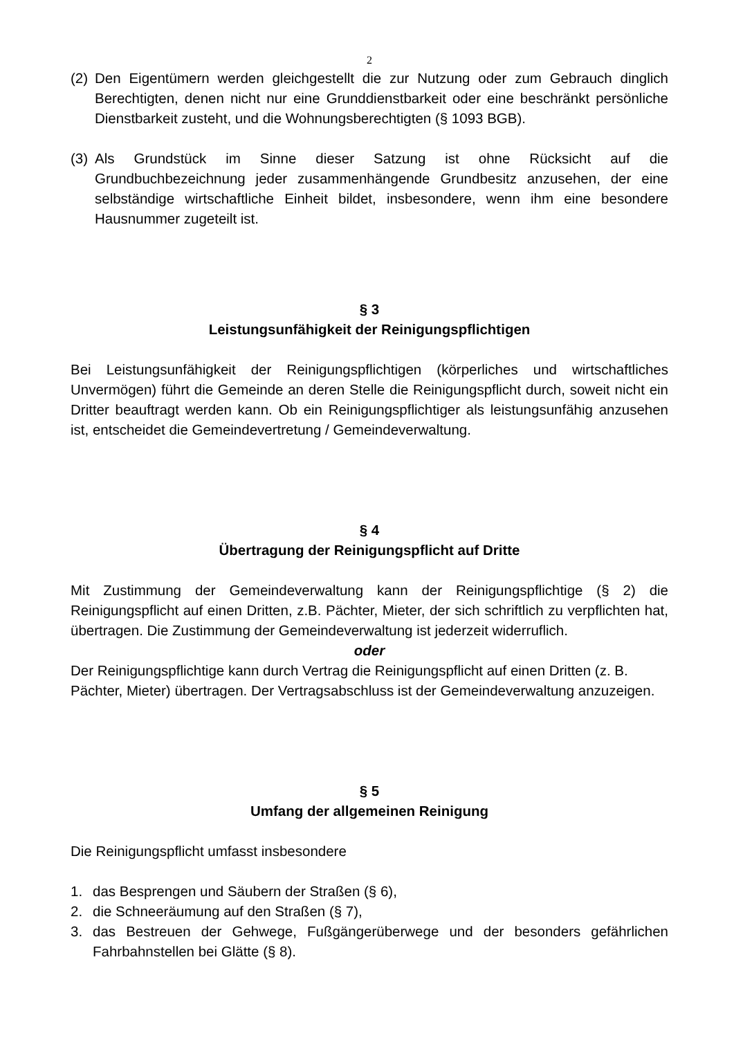2
(2) Den Eigentümern werden gleichgestellt die zur Nutzung oder zum Gebrauch dinglich Berechtigten, denen nicht nur eine Grunddienstbarkeit oder eine beschränkt persönliche Dienstbarkeit zusteht, und die Wohnungsberechtigten (§ 1093 BGB).
(3) Als Grundstück im Sinne dieser Satzung ist ohne Rücksicht auf die Grundbuchbezeichnung jeder zusammenhängende Grundbesitz anzusehen, der eine selbständige wirtschaftliche Einheit bildet, insbesondere, wenn ihm eine besondere Hausnummer zugeteilt ist.
§ 3
Leistungsunfähigkeit der Reinigungspflichtigen
Bei Leistungsunfähigkeit der Reinigungspflichtigen (körperliches und wirtschaftliches Unvermögen) führt die Gemeinde an deren Stelle die Reinigungspflicht durch, soweit nicht ein Dritter beauftragt werden kann. Ob ein Reinigungspflichtiger als leistungsunfähig anzusehen ist, entscheidet die Gemeindevertretung / Gemeindeverwaltung.
§ 4
Übertragung der Reinigungspflicht auf Dritte
Mit Zustimmung der Gemeindeverwaltung kann der Reinigungspflichtige (§ 2) die Reinigungspflicht auf einen Dritten, z.B. Pächter, Mieter, der sich schriftlich zu verpflichten hat, übertragen. Die Zustimmung der Gemeindeverwaltung ist jederzeit widerruflich.
oder
Der Reinigungspflichtige kann durch Vertrag die Reinigungspflicht auf einen Dritten (z. B. Pächter, Mieter) übertragen. Der Vertragsabschluss ist der Gemeindeverwaltung anzuzeigen.
§ 5
Umfang der allgemeinen Reinigung
Die Reinigungspflicht umfasst insbesondere
1. das Besprengen und Säubern der Straßen (§ 6),
2. die Schneeräumung auf den Straßen (§ 7),
3. das Bestreuen der Gehwege, Fußgängerüberwege und der besonders gefährlichen Fahrbahnstellen bei Glätte (§ 8).